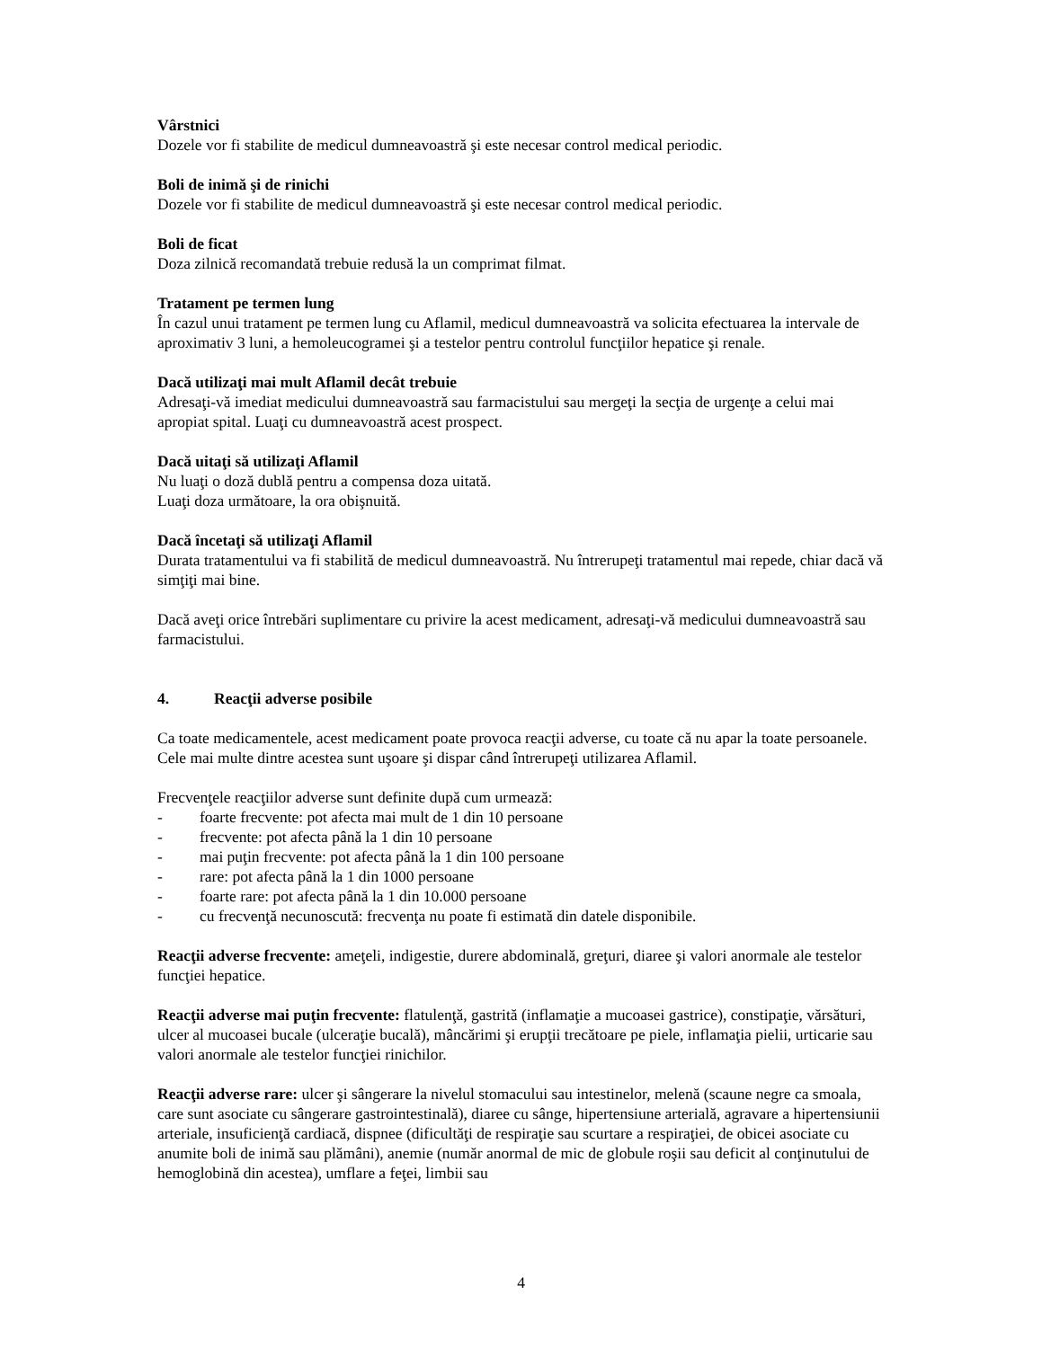Vârstnici
Dozele vor fi stabilite de medicul dumneavoastră şi este necesar control medical periodic.
Boli de inimă şi de rinichi
Dozele vor fi stabilite de medicul dumneavoastră şi este necesar control medical periodic.
Boli de ficat
Doza zilnică recomandată trebuie redusă la un comprimat filmat.
Tratament pe termen lung
În cazul unui tratament pe termen lung cu Aflamil, medicul dumneavoastră va solicita efectuarea la intervale de aproximativ 3 luni, a hemoleucogramei şi a testelor pentru controlul funcţiilor hepatice şi renale.
Dacă utilizaţi mai mult Aflamil decât trebuie
Adresaţi-vă imediat medicului dumneavoastră sau farmacistului sau mergeţi la secţia de urgenţe a celui mai apropiat spital. Luaţi cu dumneavoastră acest prospect.
Dacă uitaţi să utilizaţi Aflamil
Nu luaţi o doză dublă pentru a compensa doza uitată.
Luaţi doza următoare, la ora obişnuită.
Dacă încetaţi să utilizaţi Aflamil
Durata tratamentului va fi stabilită de medicul dumneavoastră. Nu întrerupeţi tratamentul mai repede, chiar dacă vă simţiţi mai bine.
Dacă aveţi orice întrebări suplimentare cu privire la acest medicament, adresaţi-vă medicului dumneavoastră sau farmacistului.
4. Reacţii adverse posibile
Ca toate medicamentele, acest medicament poate provoca reacţii adverse, cu toate că nu apar la toate persoanele. Cele mai multe dintre acestea sunt uşoare şi dispar când întrerupeţi utilizarea Aflamil.
Frecvenţele reacţiilor adverse sunt definite după cum urmează:
- foarte frecvente: pot afecta mai mult de 1 din 10 persoane
- frecvente: pot afecta până la 1 din 10 persoane
- mai puţin frecvente: pot afecta până la 1 din 100 persoane
- rare: pot afecta până la 1 din 1000 persoane
- foarte rare: pot afecta până la 1 din 10.000 persoane
- cu frecvenţă necunoscută: frecvenţa nu poate fi estimată din datele disponibile.
Reacţii adverse frecvente: ameţeli, indigestie, durere abdominală, greţuri, diaree şi valori anormale ale testelor funcţiei hepatice.
Reacţii adverse mai puţin frecvente: flatulenţă, gastrită (inflamaţie a mucoasei gastrice), constipaţie, vărsături, ulcer al mucoasei bucale (ulceraţie bucală), mâncărimi şi erupţii trecătoare pe piele, inflamaţia pielii, urticarie sau valori anormale ale testelor funcţiei rinichilor.
Reacţii adverse rare: ulcer şi sângerare la nivelul stomacului sau intestinelor, melenă (scaune negre ca smoala, care sunt asociate cu sângerare gastrointestinală), diaree cu sânge, hipertensiune arterială, agravare a hipertensiunii arteriale, insuficienţă cardiacă, dispnee (dificultăţi de respiraţie sau scurtare a respiraţiei, de obicei asociate cu anumite boli de inimă sau plămâni), anemie (număr anormal de mic de globule roşii sau deficit al conţinutului de hemoglobină din acestea), umflare a feţei, limbii sau
4